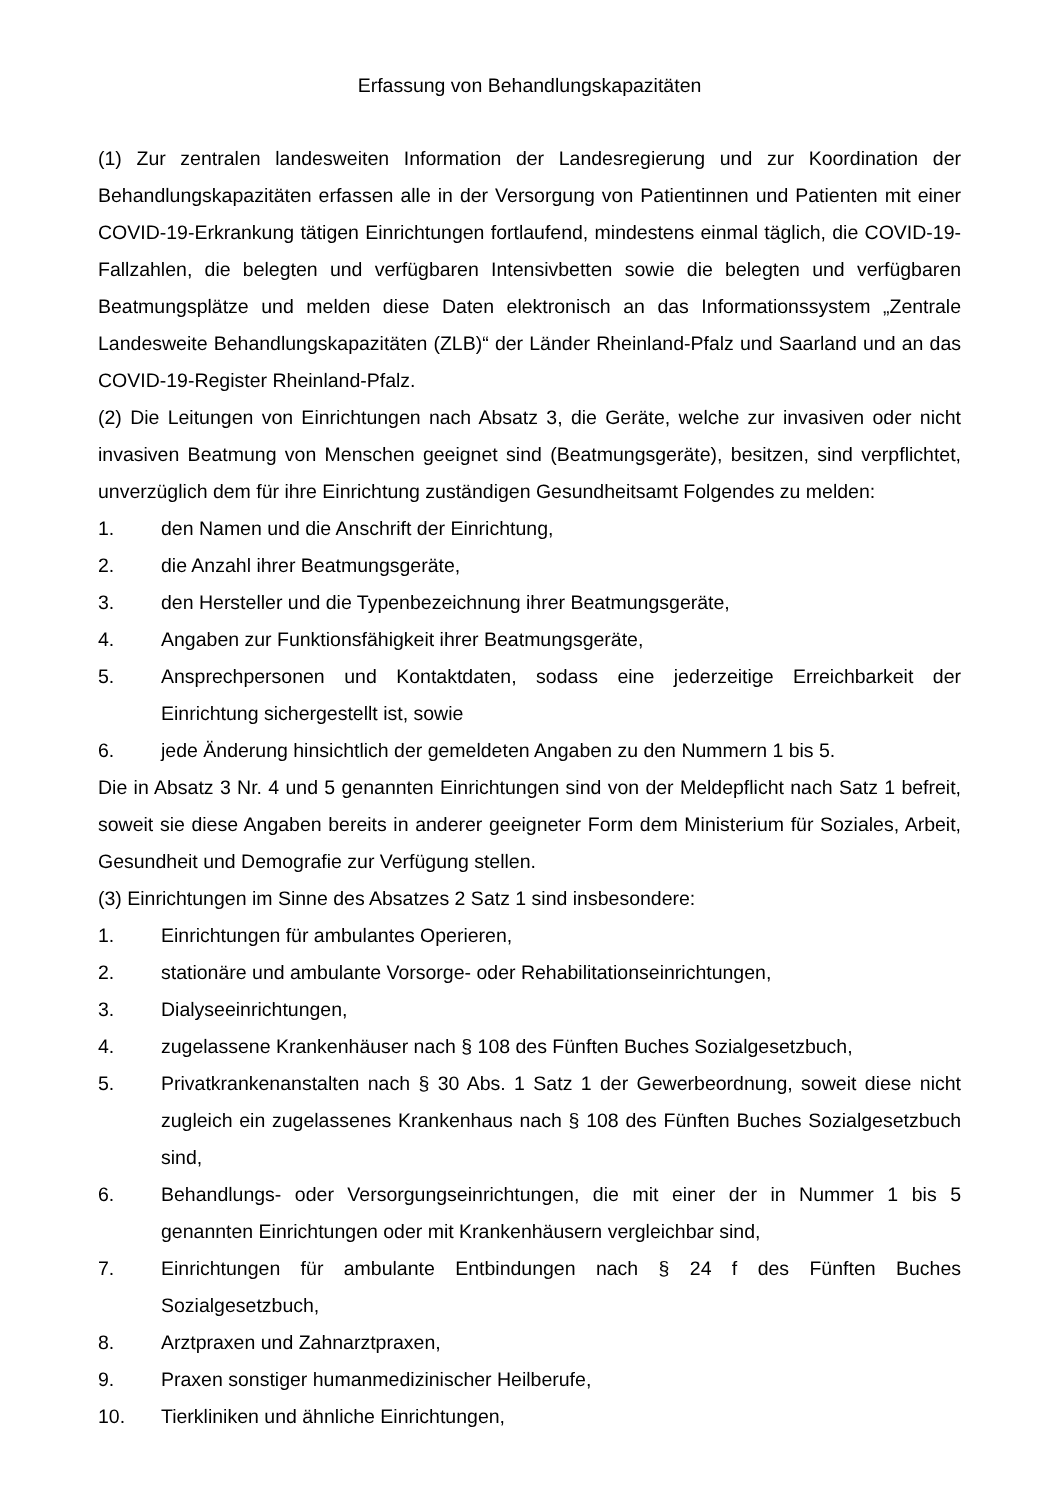Erfassung von Behandlungskapazitäten
(1) Zur zentralen landesweiten Information der Landesregierung und zur Koordination der Behandlungskapazitäten erfassen alle in der Versorgung von Patientinnen und Patienten mit einer COVID-19-Erkrankung tätigen Einrichtungen fortlaufend, mindestens einmal täglich, die COVID-19-Fallzahlen, die belegten und verfügbaren Intensivbetten sowie die belegten und verfügbaren Beatmungsplätze und melden diese Daten elektronisch an das Informationssystem „Zentrale Landesweite Behandlungskapazitäten (ZLB)“ der Länder Rheinland-Pfalz und Saarland und an das COVID-19-Register Rheinland-Pfalz.
(2) Die Leitungen von Einrichtungen nach Absatz 3, die Geräte, welche zur invasiven oder nicht invasiven Beatmung von Menschen geeignet sind (Beatmungsgeräte), besitzen, sind verpflichtet, unverzüglich dem für ihre Einrichtung zuständigen Gesundheitsamt Folgendes zu melden:
1. den Namen und die Anschrift der Einrichtung,
2. die Anzahl ihrer Beatmungsgeräte,
3. den Hersteller und die Typenbezeichnung ihrer Beatmungsgeräte,
4. Angaben zur Funktionsfähigkeit ihrer Beatmungsgeräte,
5. Ansprechpersonen und Kontaktdaten, sodass eine jederzeitige Erreichbarkeit der Einrichtung sichergestellt ist, sowie
6. jede Änderung hinsichtlich der gemeldeten Angaben zu den Nummern 1 bis 5.
Die in Absatz 3 Nr. 4 und 5 genannten Einrichtungen sind von der Meldepflicht nach Satz 1 befreit, soweit sie diese Angaben bereits in anderer geeigneter Form dem Ministerium für Soziales, Arbeit, Gesundheit und Demografie zur Verfügung stellen.
(3) Einrichtungen im Sinne des Absatzes 2 Satz 1 sind insbesondere:
1. Einrichtungen für ambulantes Operieren,
2. stationäre und ambulante Vorsorge- oder Rehabilitationseinrichtungen,
3. Dialyseeinrichtungen,
4. zugelassene Krankenhäuser nach § 108 des Fünften Buches Sozialgesetzbuch,
5. Privatkrankenanstalten nach § 30 Abs. 1 Satz 1 der Gewerbeordnung, soweit diese nicht zugleich ein zugelassenes Krankenhaus nach § 108 des Fünften Buches Sozialgesetzbuch sind,
6. Behandlungs- oder Versorgungseinrichtungen, die mit einer der in Nummer 1 bis 5 genannten Einrichtungen oder mit Krankenhäusern vergleichbar sind,
7. Einrichtungen für ambulante Entbindungen nach § 24 f des Fünften Buches Sozialgesetzbuch,
8. Arztpraxen und Zahnarztpraxen,
9. Praxen sonstiger humanmedizinischer Heilberufe,
10. Tierkliniken und ähnliche Einrichtungen,